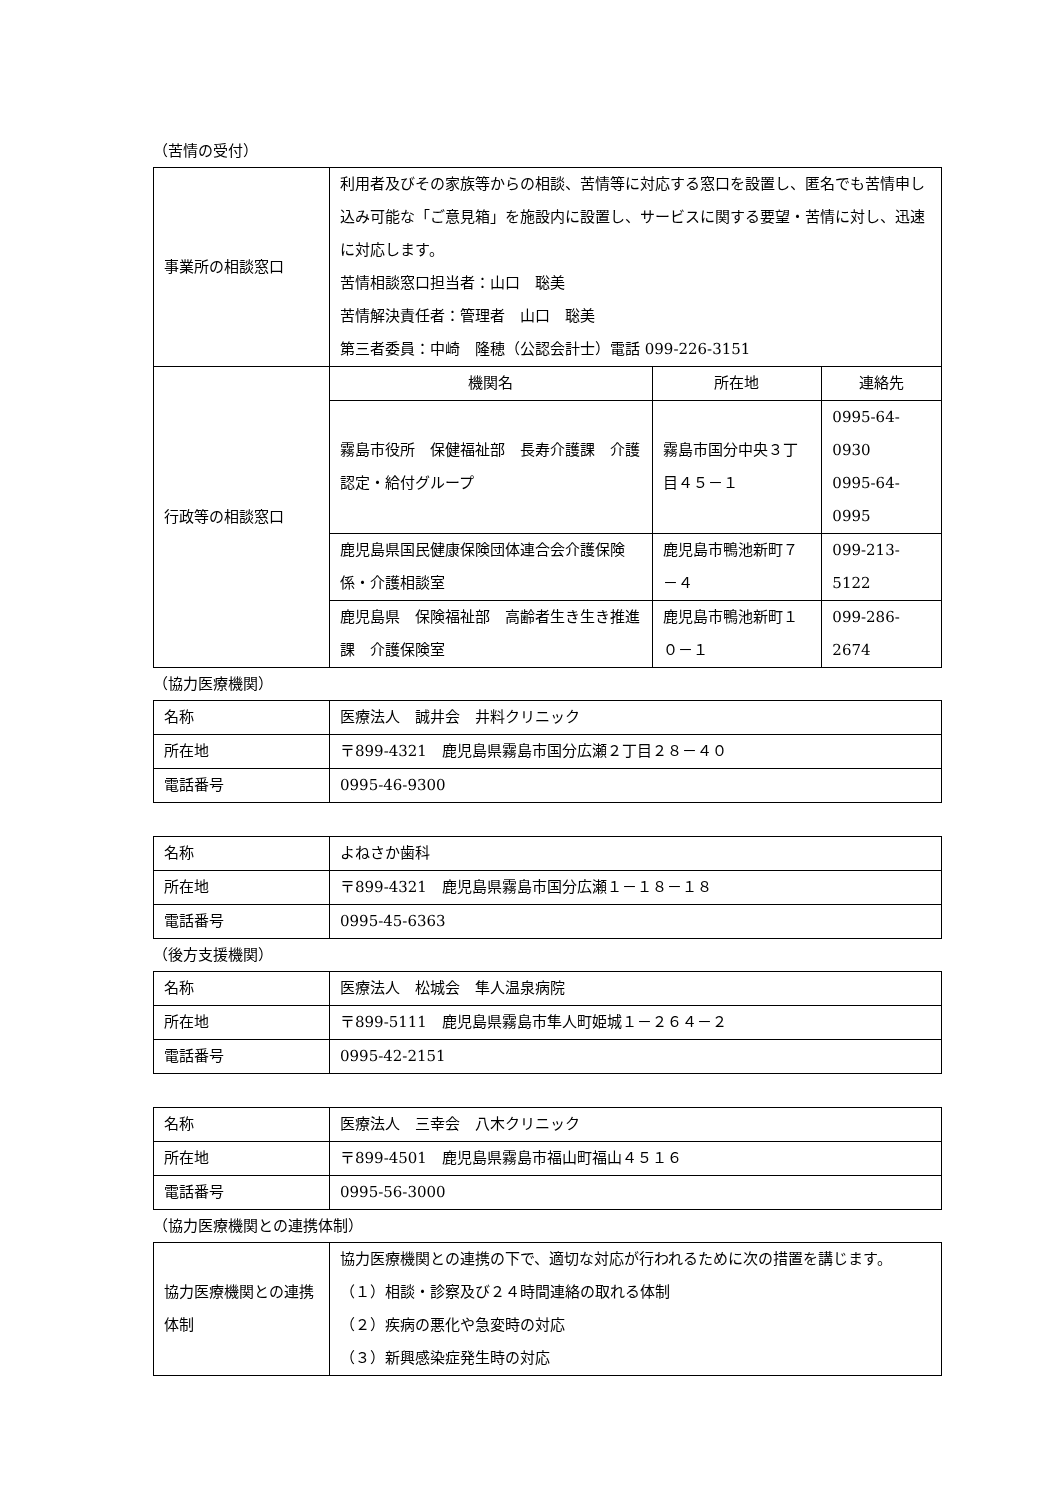（苦情の受付）
| 事業所の相談窓口 | 利用者及びその家族等からの相談、苦情等に対応する窓口を設置し、匿名でも苦情申し込み可能な「ご意見箱」を施設内に設置し、サービスに関する要望・苦情に対し、迅速に対応します。 苦情相談窓口担当者：山口 聡美 苦情解決責任者：管理者 山口 聡美 第三者委員：中崎 隆穂（公認会計士）電話 099-226-3151 | | |
| 行政等の相談窓口 | 機関名 | 所在地 | 連絡先 |
| | 霧島市役所 保健福祉部 長寿介護課 介護認定・給付グループ | 霧島市国分中央３丁目４５－１ | 0995-64-0930 0995-64-0995 |
| | 鹿児島県国民健康保険団体連合会介護保険係・介護相談室 | 鹿児島市鴨池新町７－４ | 099-213-5122 |
| | 鹿児島県 保険福祉部 高齢者生き生き推進課 介護保険室 | 鹿児島市鴨池新町１０－１ | 099-286-2674 |
（協力医療機関）
| 名称 | 医療法人 誠井会 井料クリニック |
| 所在地 | 〒899-4321 鹿児島県霧島市国分広瀬２丁目２８－４０ |
| 電話番号 | 0995-46-9300 |
| 名称 | よねさか歯科 |
| 所在地 | 〒899-4321 鹿児島県霧島市国分広瀬１－１８－１８ |
| 電話番号 | 0995-45-6363 |
（後方支援機関）
| 名称 | 医療法人 松城会 隼人温泉病院 |
| 所在地 | 〒899-5111 鹿児島県霧島市隼人町姫城１－２６４－２ |
| 電話番号 | 0995-42-2151 |
| 名称 | 医療法人 三幸会 八木クリニック |
| 所在地 | 〒899-4501 鹿児島県霧島市福山町福山４５１６ |
| 電話番号 | 0995-56-3000 |
（協力医療機関との連携体制）
| 協力医療機関との連携体制 | 協力医療機関との連携の下で、適切な対応が行われるために次の措置を講じます。 （１）相談・診察及び２４時間連絡の取れる体制 （２）疾病の悪化や急変時の対応 （３）新興感染症発生時の対応 |